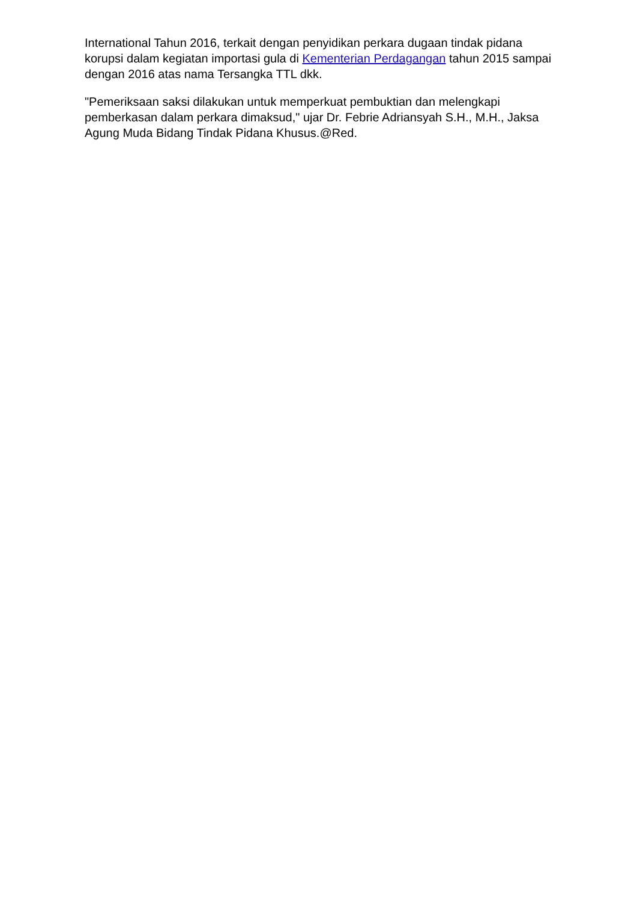International Tahun 2016, terkait dengan penyidikan perkara dugaan tindak pidana korupsi dalam kegiatan importasi gula di Kementerian Perdagangan tahun 2015 sampai dengan 2016 atas nama Tersangka TTL dkk.
"Pemeriksaan saksi dilakukan untuk memperkuat pembuktian dan melengkapi pemberkasan dalam perkara dimaksud," ujar Dr. Febrie Adriansyah S.H., M.H., Jaksa Agung Muda Bidang Tindak Pidana Khusus.@Red.